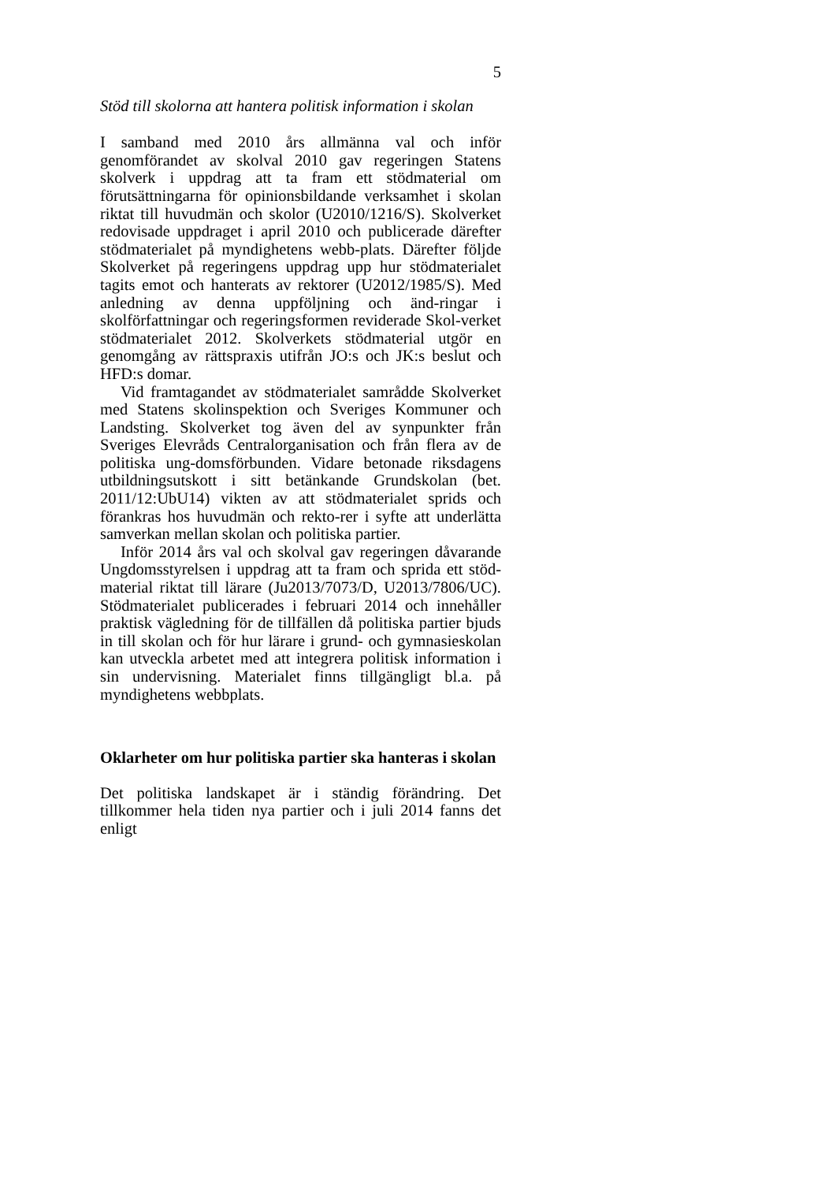5
Stöd till skolorna att hantera politisk information i skolan
I samband med 2010 års allmänna val och inför genomförandet av skolval 2010 gav regeringen Statens skolverk i uppdrag att ta fram ett stödmaterial om förutsättningarna för opinionsbildande verksamhet i skolan riktat till huvudmän och skolor (U2010/1216/S). Skolverket redovisade uppdraget i april 2010 och publicerade därefter stödmaterialet på myndighetens webb-plats. Därefter följde Skolverket på regeringens uppdrag upp hur stödmaterialet tagits emot och hanterats av rektorer (U2012/1985/S). Med anledning av denna uppföljning och änd-ringar i skolförfattningar och regeringsformen reviderade Skol-verket stödmaterialet 2012. Skolverkets stödmaterial utgör en genomgång av rättspraxis utifrån JO:s och JK:s beslut och HFD:s domar.
Vid framtagandet av stödmaterialet samrådde Skolverket med Statens skolinspektion och Sveriges Kommuner och Landsting. Skolverket tog även del av synpunkter från Sveriges Elevråds Centralorganisation och från flera av de politiska ung-domsförbunden. Vidare betonade riksdagens utbildningsutskott i sitt betänkande Grundskolan (bet. 2011/12:UbU14) vikten av att stödmaterialet sprids och förankras hos huvudmän och rekto-rer i syfte att underlätta samverkan mellan skolan och politiska partier.
Inför 2014 års val och skolval gav regeringen dåvarande Ungdomsstyrelsen i uppdrag att ta fram och sprida ett stöd-material riktat till lärare (Ju2013/7073/D, U2013/7806/UC). Stödmaterialet publicerades i februari 2014 och innehåller praktisk vägledning för de tillfällen då politiska partier bjuds in till skolan och för hur lärare i grund- och gymnasieskolan kan utveckla arbetet med att integrera politisk information i sin undervisning. Materialet finns tillgängligt bl.a. på myndighetens webbplats.
Oklarheter om hur politiska partier ska hanteras i skolan
Det politiska landskapet är i ständig förändring. Det tillkommer hela tiden nya partier och i juli 2014 fanns det enligt